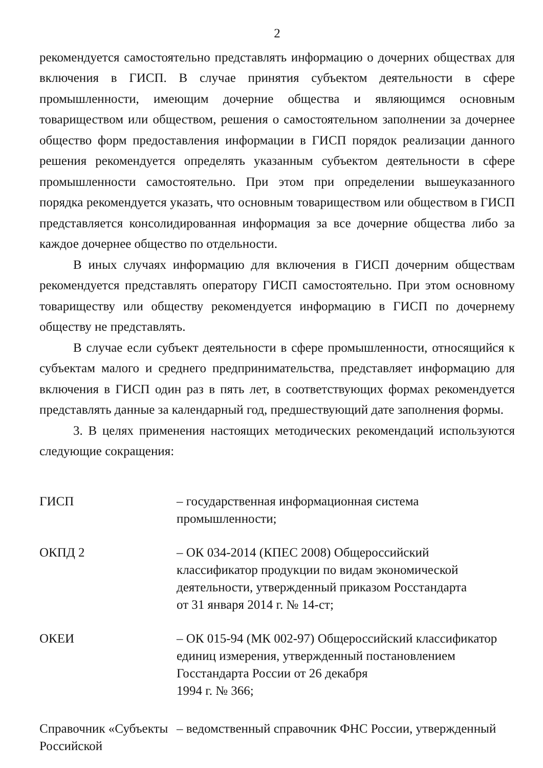2
рекомендуется самостоятельно представлять информацию о дочерних обществах для включения в ГИСП. В случае принятия субъектом деятельности в сфере промышленности, имеющим дочерние общества и являющимся основным товариществом или обществом, решения о самостоятельном заполнении за дочернее общество форм предоставления информации в ГИСП порядок реализации данного решения рекомендуется определять указанным субъектом деятельности в сфере промышленности самостоятельно. При этом при определении вышеуказанного порядка рекомендуется указать, что основным товариществом или обществом в ГИСП представляется консолидированная информация за все дочерние общества либо за каждое дочернее общество по отдельности.
В иных случаях информацию для включения в ГИСП дочерним обществам рекомендуется представлять оператору ГИСП самостоятельно. При этом основному товариществу или обществу рекомендуется информацию в ГИСП по дочернему обществу не представлять.
В случае если субъект деятельности в сфере промышленности, относящийся к субъектам малого и среднего предпринимательства, представляет информацию для включения в ГИСП один раз в пять лет, в соответствующих формах рекомендуется представлять данные за календарный год, предшествующий дате заполнения формы.
3. В целях применения настоящих методических рекомендаций используются следующие сокращения:
ГИСП – государственная информационная система промышленности;
ОКПД 2 – ОК 034-2014 (КПЕС 2008) Общероссийский
классификатор продукции по видам экономической
деятельности, утвержденный приказом Росстандарта
от 31 января 2014 г. № 14-ст;
ОКЕИ – ОК 015-94 (МК 002-97) Общероссийский классификатор
единиц измерения, утвержденный постановлением
Госстандарта России от 26 декабря
1994 г. № 366;
Справочник «Субъекты Российской
– ведомственный справочник ФНС России, утвержденный